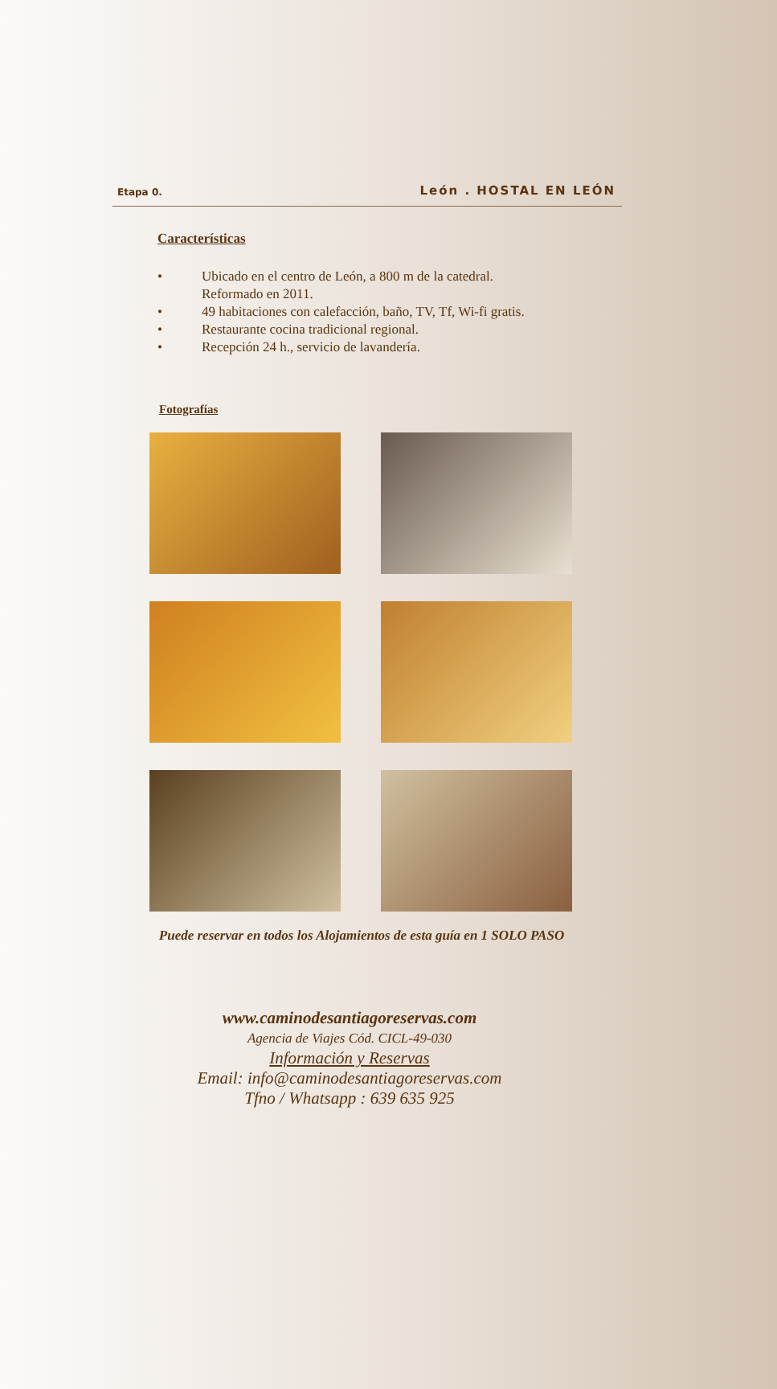Etapa 0. León . HOSTAL EN LEÓN
Características
• Ubicado en el centro de León, a 800 m de la catedral. Reformado en 2011.
• 49 habitaciones con calefacción, baño, TV, Tf, Wi-fi gratis.
• Restaurante cocina tradicional regional.
• Recepción 24 h., servicio de lavandería.
Fotografías
Puede reservar en todos los Alojamientos de esta guía en 1 SOLO PASO
www.caminodesantiagoreservas.com
Agencia de Viajes Cód. CICL-49-030
Información y Reservas
Email: info@caminodesantiagoreservas.com
Tfno / Whatsapp : 639 635 925